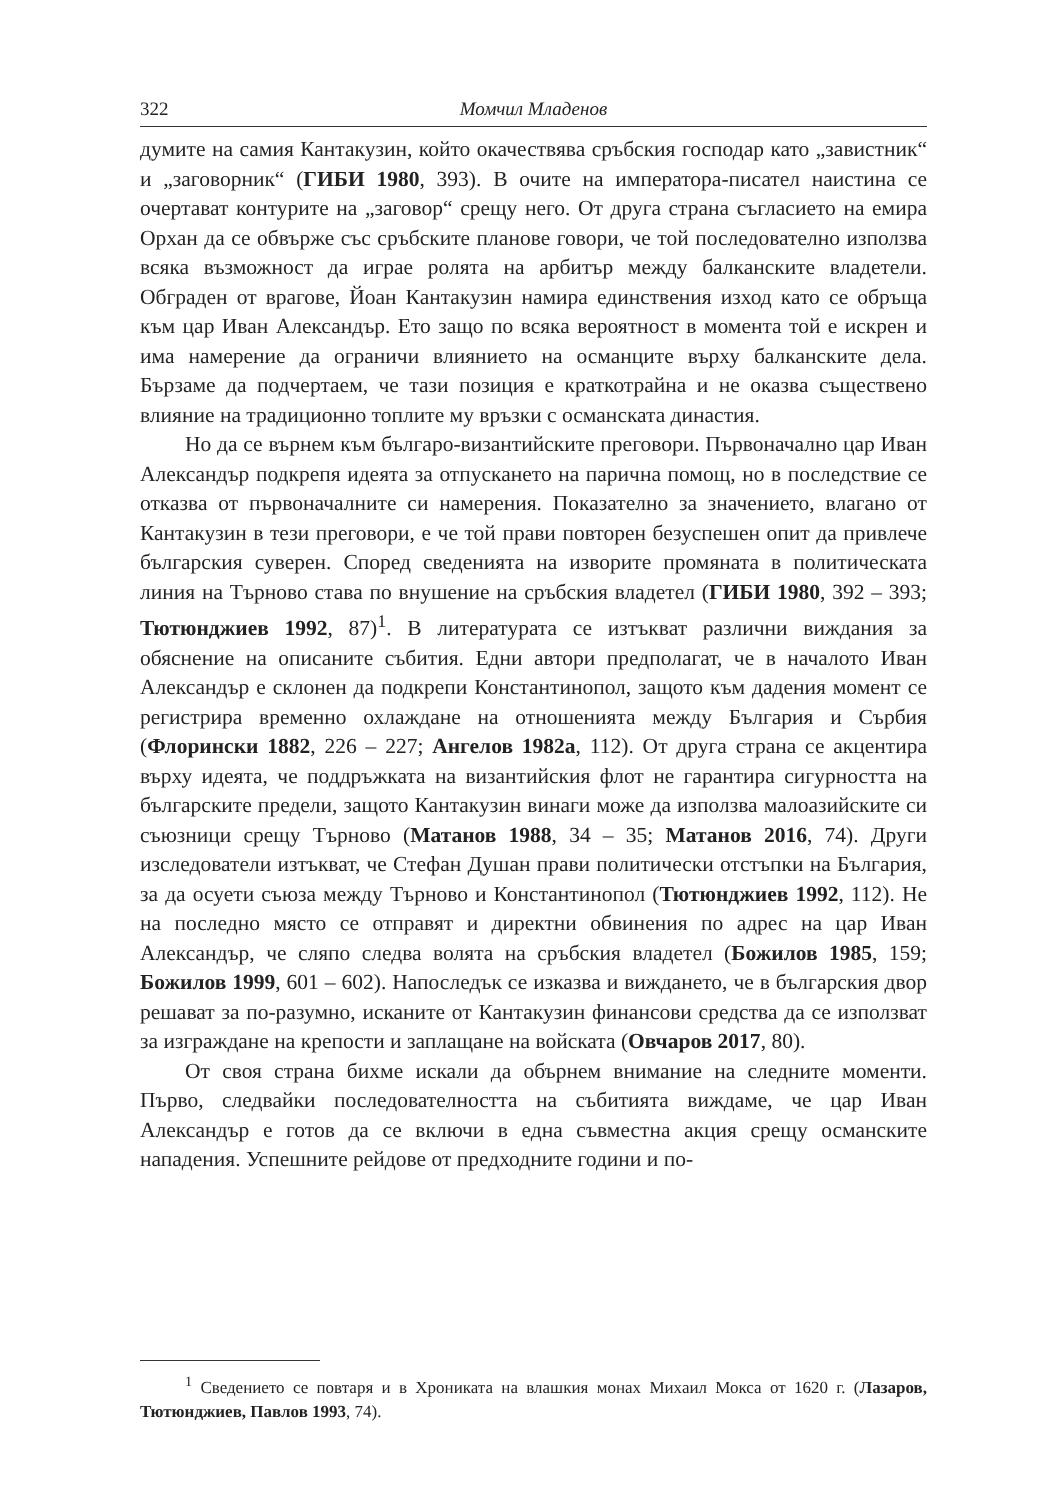322 Момчил Младенов
думите на самия Кантакузин, който окачествява сръбския господар като „завистник“ и „заговорник“ (ГИБИ 1980, 393). В очите на императора-писател наистина се очертават контурите на „заговор“ срещу него. От друга страна съгласието на емира Орхан да се обвърже със сръбските планове говори, че той последователно използва всяка възможност да играе ролята на арбитър между балканските владетели. Обграден от врагове, Йоан Кантакузин намира единствения изход като се обръща към цар Иван Александър. Ето защо по всяка вероятност в момента той е искрен и има намерение да ограничи влиянието на османците върху балканските дела. Бързаме да подчертаем, че тази позиция е краткотрайна и не оказва съществено влияние на традиционно топлите му връзки с османската династия.
Но да се върнем към българо-византийските преговори. Първоначално цар Иван Александър подкрепя идеята за отпускането на парична помощ, но в последствие се отказва от първоначалните си намерения. Показателно за значението, влагано от Кантакузин в тези преговори, е че той прави повторен безуспешен опит да привлече българския суверен. Според сведенията на изворите промяната в политическата линия на Търново става по внушение на сръбския владетел (ГИБИ 1980, 392 – 393; Тютюнджиев 1992, 87)<sup>1</sup>. В литературата се изтъкват различни виждания за обяснение на описаните събития. Едни автори предполагат, че в началото Иван Александър е склонен да подкрепи Константинопол, защото към дадения момент се регистрира временно охлаждане на отношенията между България и Сърбия (Флорински 1882, 226 – 227; Ангелов 1982а, 112). От друга страна се акцентира върху идеята, че поддръжката на византийския флот не гарантира сигурността на българските предели, защото Кантакузин винаги може да използва малоазийските си съюзници срещу Търново (Матанов 1988, 34 – 35; Матанов 2016, 74). Други изследователи изтъкват, че Стефан Душан прави политически отстъпки на България, за да осуети съюза между Търново и Константинопол (Тютюнджиев 1992, 112). Не на последно място се отправят и директни обвинения по адрес на цар Иван Александър, че сляпо следва волята на сръбския владетел (Божилов 1985, 159; Божилов 1999, 601 – 602). Напоследък се изказва и виждането, че в българския двор решават за по-разумно, исканите от Кантакузин финансови средства да се използват за изграждане на крепости и заплащане на войската (Овчаров 2017, 80).
От своя страна бихме искали да обърнем внимание на следните моменти. Първо, следвайки последователността на събитията виждаме, че цар Иван Александър е готов да се включи в една съвместна акция срещу османските нападения. Успешните рейдове от предходните години и по-
<sup>1</sup> Сведението се повтаря и в Хрониката на влашкия монах Михаил Мокса от 1620 г. (Лазаров, Тютюнджиев, Павлов 1993, 74).